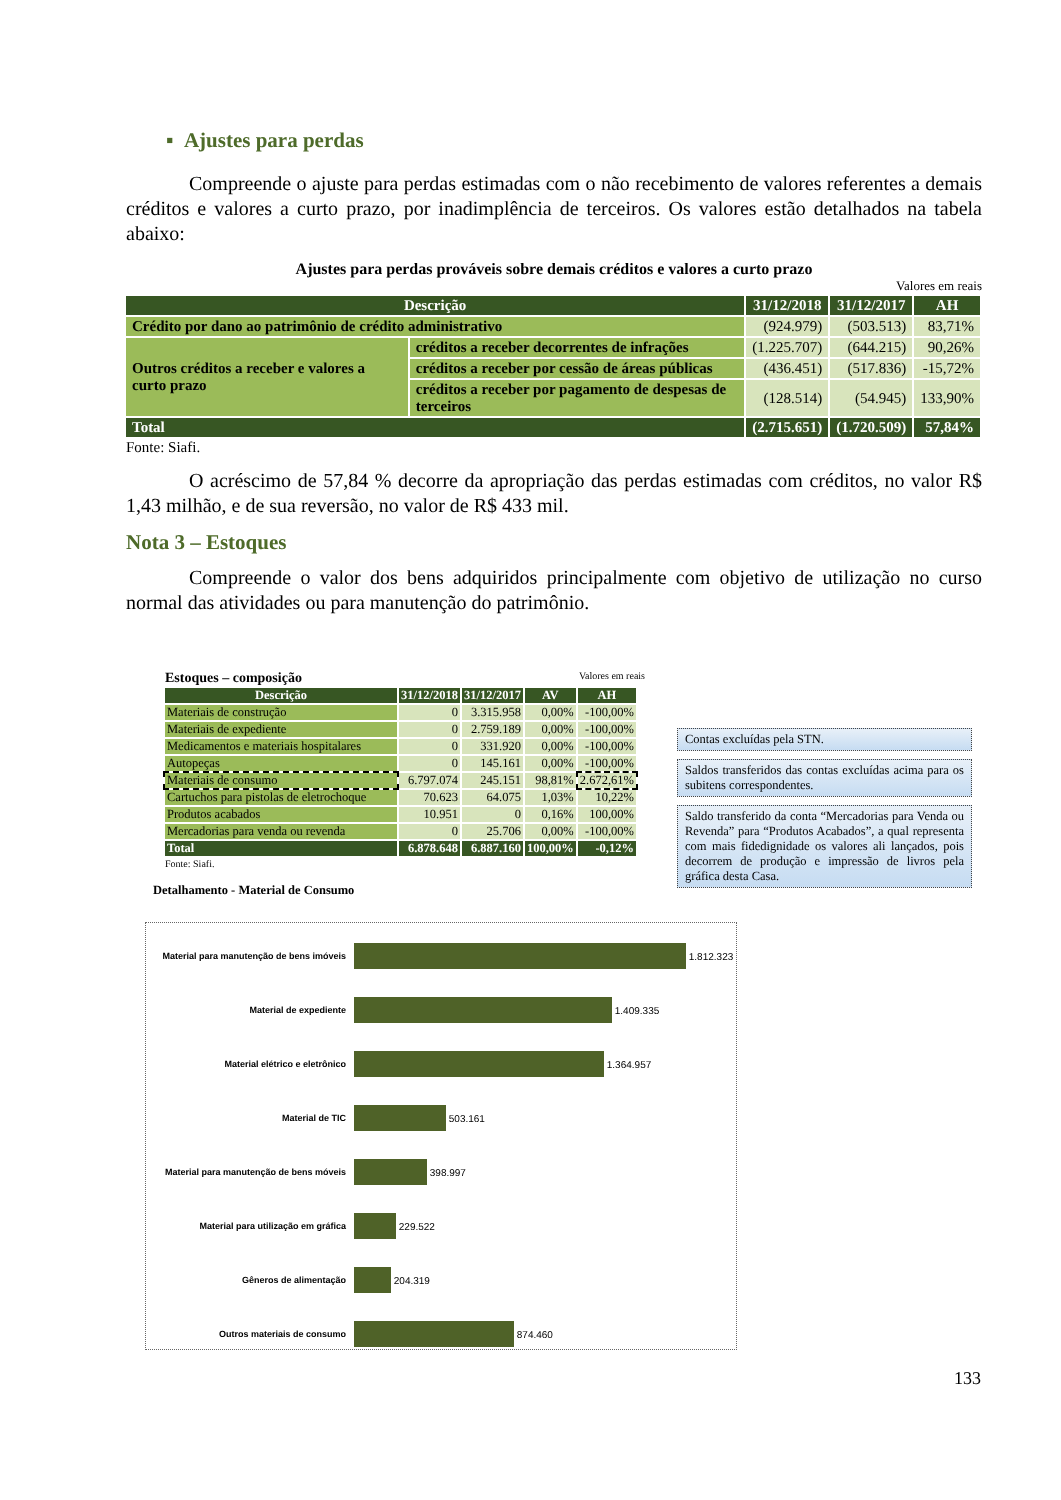▪ Ajustes para perdas
Compreende o ajuste para perdas estimadas com o não recebimento de valores referentes a demais créditos e valores a curto prazo, por inadimplência de terceiros. Os valores estão detalhados na tabela abaixo:
Ajustes para perdas prováveis sobre demais créditos e valores a curto prazo
Valores em reais
| Descrição | | 31/12/2018 | 31/12/2017 | AH |
| --- | --- | --- | --- | --- |
| Crédito por dano ao patrimônio de crédito administrativo | | (924.979) | (503.513) | 83,71% |
| Outros créditos a receber e valores a curto prazo | créditos a receber decorrentes de infrações | (1.225.707) | (644.215) | 90,26% |
| | créditos a receber por cessão de áreas públicas | (436.451) | (517.836) | -15,72% |
| | créditos a receber por pagamento de despesas de terceiros | (128.514) | (54.945) | 133,90% |
| Total | | (2.715.651) | (1.720.509) | 57,84% |
Fonte: Siafi.
O acréscimo de 57,84 % decorre da apropriação das perdas estimadas com créditos, no valor R$ 1,43 milhão, e de sua reversão, no valor de R$ 433 mil.
Nota 3 – Estoques
Compreende o valor dos bens adquiridos principalmente com objetivo de utilização no curso normal das atividades ou para manutenção do patrimônio.
Estoques – composição Valores em reais
| Descrição | 31/12/2018 | 31/12/2017 | AV | AH |
| --- | --- | --- | --- | --- |
| Materiais de construção | 0 | 3.315.958 | 0,00% | -100,00% |
| Materiais de expediente | 0 | 2.759.189 | 0,00% | -100,00% |
| Medicamentos e materiais hospitalares | 0 | 331.920 | 0,00% | -100,00% |
| Autopeças | 0 | 145.161 | 0,00% | -100,00% |
| Materiais de consumo | 6.797.074 | 245.151 | 98,81% | 2.672,61% |
| Cartuchos para pistolas de eletrochoque | 70.623 | 64.075 | 1,03% | 10,22% |
| Produtos acabados | 10.951 | 0 | 0,16% | 100,00% |
| Mercadorias para venda ou revenda | 0 | 25.706 | 0,00% | -100,00% |
| Total | 6.878.648 | 6.887.160 | 100,00% | -0,12% |
Fonte: Siafi.
Detalhamento - Material de Consumo
Contas excluídas pela STN.
Saldos transferidos das contas excluídas acima para os subitens correspondentes.
Saldo transferido da conta “Mercadorias para Venda ou Revenda” para “Produtos Acabados”, a qual representa com mais fidedignidade os valores ali lançados, pois decorrem de produção e impressão de livros pela gráfica desta Casa.
Material para manutenção de bens imóveis
1.812.323
Material de expediente
1.409.335
Material elétrico e eletrônico
1.364.957
Material de TIC
503.161
Material para manutenção de bens móveis
398.997
Material para utilização em gráfica
229.522
Gêneros de alimentação
204.319
Outros materiais de consumo
874.460
133